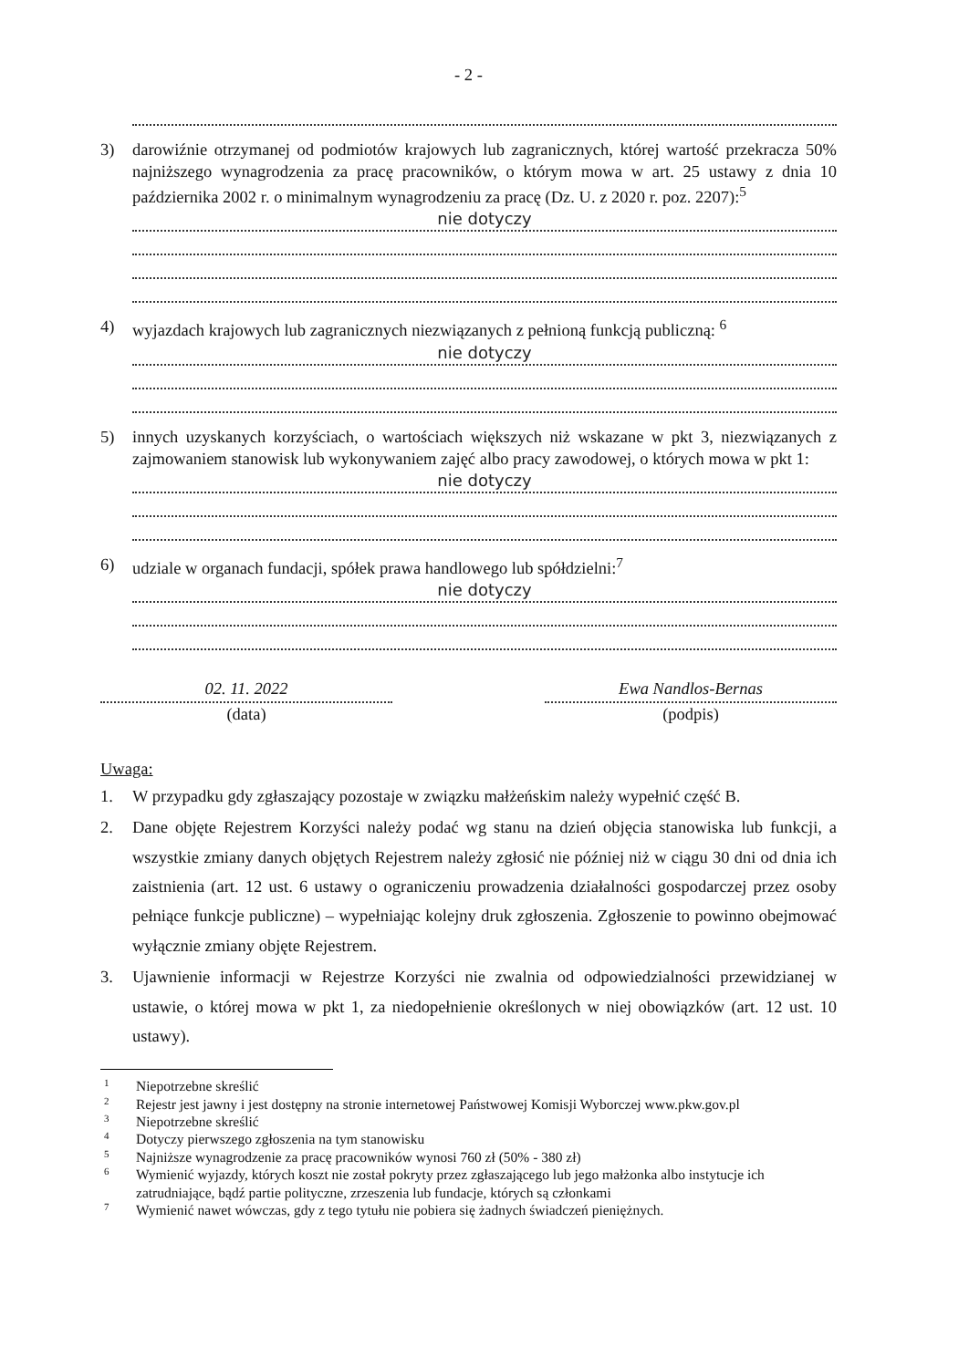- 2 -
3) darowiźnie otrzymanej od podmiotów krajowych lub zagranicznych, której wartość przekracza 50% najniższego wynagrodzenia za pracę pracowników, o którym mowa w art. 25 ustawy z dnia 10 października 2002 r. o minimalnym wynagrodzeniu za pracę (Dz. U. z 2020 r. poz. 2207):<sup>5</sup>
nie dotyczy
4) wyjazdach krajowych lub zagranicznych niezwiązanych z pełnioną funkcją publiczną: <sup>6</sup>
nie dotyczy
5) innych uzyskanych korzyściach, o wartościach większych niż wskazane w pkt 3, niezwiązanych z zajmowaniem stanowisk lub wykonywaniem zajęć albo pracy zawodowej, o których mowa w pkt 1:
nie dotyczy
6) udziale w organach fundacji, spółek prawa handlowego lub spółdzielni:<sup>7</sup>
nie dotyczy
02. 11. 2022
(data)
Ewa Nandlos-Bernas
(podpis)
Uwaga:
1. W przypadku gdy zgłaszający pozostaje w związku małżeńskim należy wypełnić część B.
2. Dane objęte Rejestrem Korzyści należy podać wg stanu na dzień objęcia stanowiska lub funkcji, a wszystkie zmiany danych objętych Rejestrem należy zgłosić nie później niż w ciągu 30 dni od dnia ich zaistnienia (art. 12 ust. 6 ustawy o ograniczeniu prowadzenia działalności gospodarczej przez osoby pełniące funkcje publiczne) – wypełniając kolejny druk zgłoszenia. Zgłoszenie to powinno obejmować wyłącznie zmiany objęte Rejestrem.
3. Ujawnienie informacji w Rejestrze Korzyści nie zwalnia od odpowiedzialności przewidzianej w ustawie, o której mowa w pkt 1, za niedopełnienie określonych w niej obowiązków (art. 12 ust. 10 ustawy).
1 Niepotrzebne skreślić
2 Rejestr jest jawny i jest dostępny na stronie internetowej Państwowej Komisji Wyborczej www.pkw.gov.pl
3 Niepotrzebne skreślić
4 Dotyczy pierwszego zgłoszenia na tym stanowisku
5 Najniższe wynagrodzenie za pracę pracowników wynosi 760 zł (50% - 380 zł)
6 Wymienić wyjazdy, których koszt nie został pokryty przez zgłaszającego lub jego małżonka albo instytucje ich zatrudniające, bądź partie polityczne, zrzeszenia lub fundacje, których są członkami
7 Wymienić nawet wówczas, gdy z tego tytułu nie pobiera się żadnych świadczeń pieniężnych.